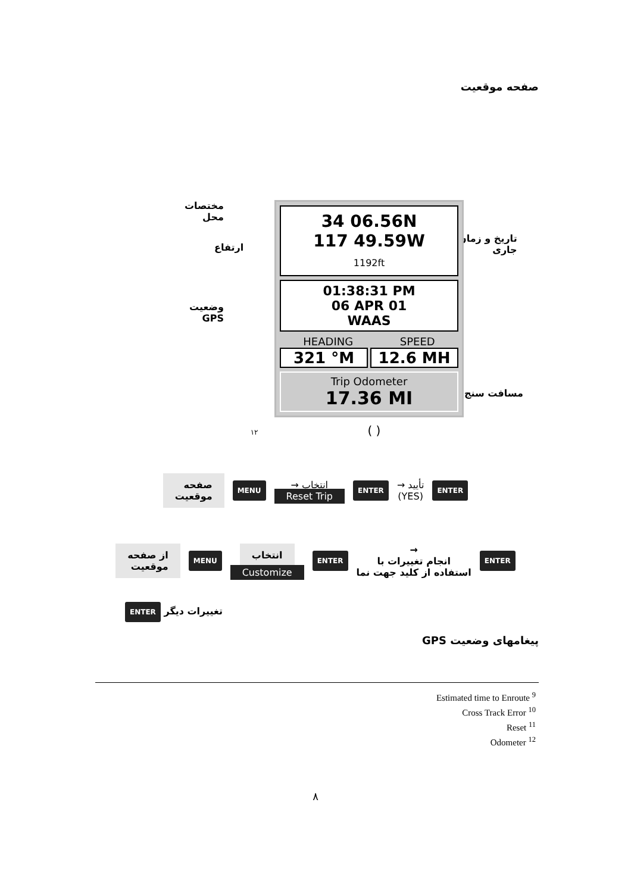صفحه موقعیت
مختصات
محل
ارتفاع
تاریخ و زمان
جاری
وضعیت
GPS
مسافت سنج
34 06.56N
117 49.59W
1192ft
01:38:31 PM
06 APR 01
WAAS
HEADING SPEED
321 °M 12.6 MH
Trip Odometer
17.36 MI
۱۲ ( )
صفحه
موقعیت MENU انتخاب →
Reset Trip ENTER تأیید →
(YES) ENTER
از صفحه
موقعیت MENU انتخاب
Customize ENTER →
انجام تغییرات با
استفاده از کلید جهت نما ENTER
ENTER تغییرات دیگر
پیغامهای وضعیت GPS
Estimated time to Enroute <sup>9</sup>
Cross Track Error <sup>10</sup>
Reset <sup>11</sup>
Odometer <sup>12</sup>
۸